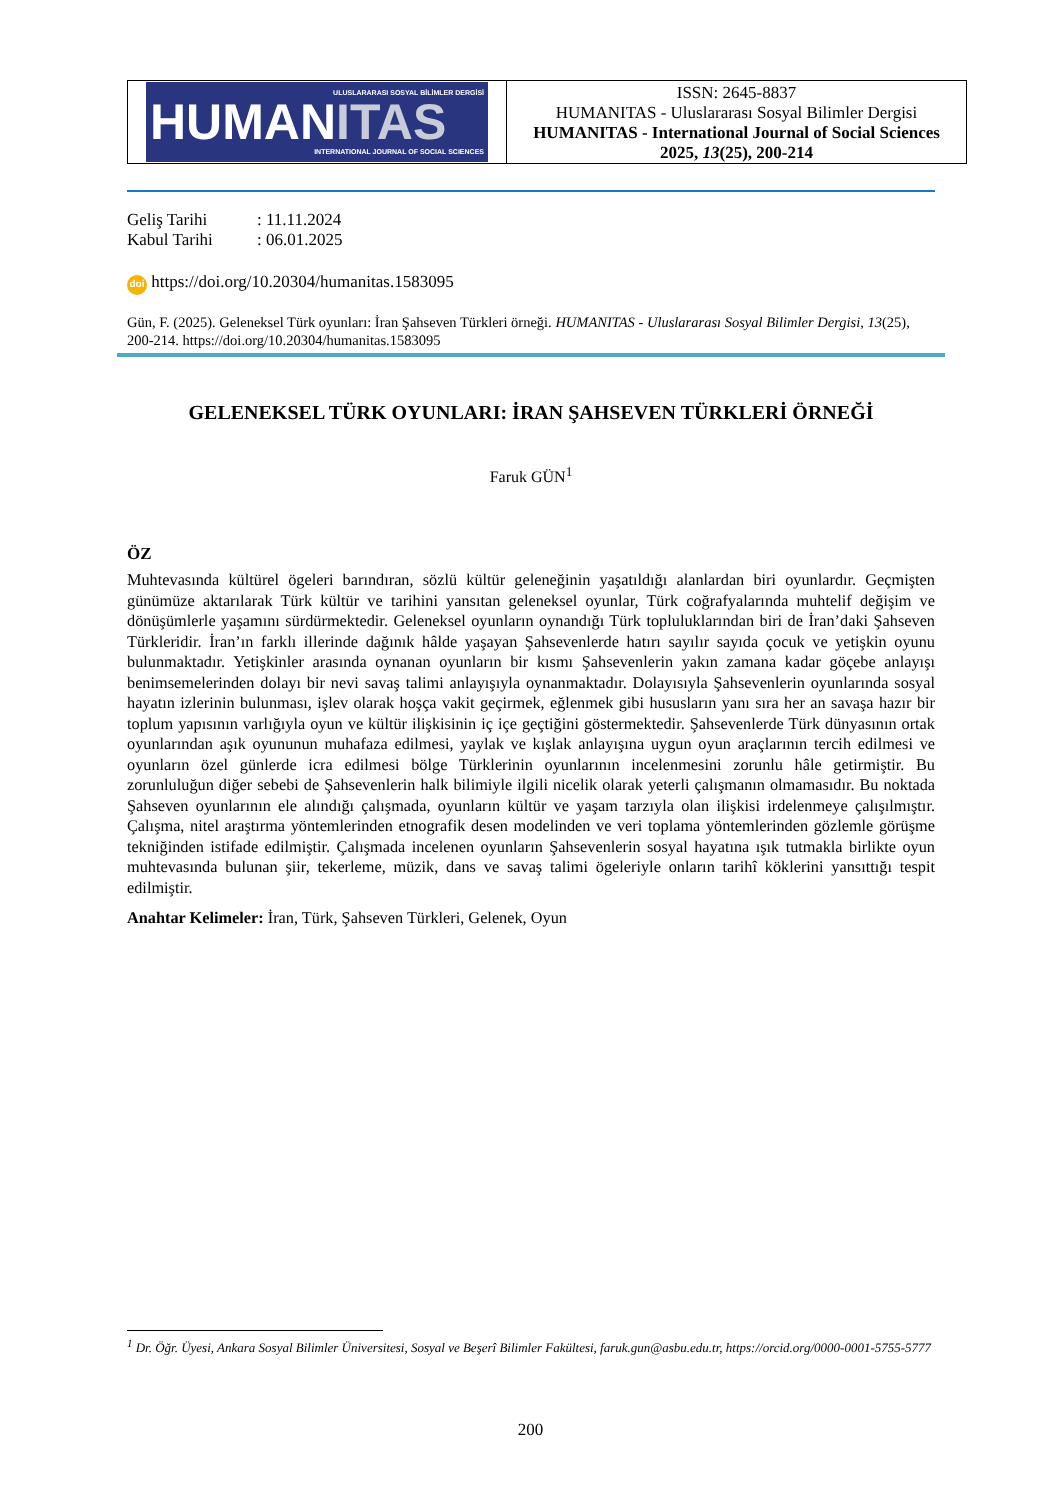ULUSLARARASI SOSYAL BİLİMLER DERGİSİ
HUMANITAS
INTERNATIONAL JOURNAL OF SOCIAL SCIENCES
ISSN: 2645-8837
HUMANITAS - Uluslararası Sosyal Bilimler Dergisi
HUMANITAS - International Journal of Social Sciences
2025, 13(25), 200-214
Geliş Tarihi: 11.11.2024
Kabul Tarihi: 06.01.2025
doi https://doi.org/10.20304/humanitas.1583095
Gün, F. (2025). Geleneksel Türk oyunları: İran Şahseven Türkleri örneği. HUMANITAS - Uluslararası Sosyal Bilimler Dergisi, 13(25), 200-214. https://doi.org/10.20304/humanitas.1583095
GELENEKSEL TÜRK OYUNLARI: İRAN ŞAHSEVEN TÜRKLERİ ÖRNEĞİ
Faruk GÜN<sup>1</sup>
ÖZ
Muhtevasında kültürel ögeleri barındıran, sözlü kültür geleneğinin yaşatıldığı alanlardan biri oyunlardır. Geçmişten günümüze aktarılarak Türk kültür ve tarihini yansıtan geleneksel oyunlar, Türk coğrafyalarında muhtelif değişim ve dönüşümlerle yaşamını sürdürmektedir. Geleneksel oyunların oynandığı Türk topluluklarından biri de İran’daki Şahseven Türkleridir. İran’ın farklı illerinde dağınık hâlde yaşayan Şahsevenlerde hatırı sayılır sayıda çocuk ve yetişkin oyunu bulunmaktadır. Yetişkinler arasında oynanan oyunların bir kısmı Şahsevenlerin yakın zamana kadar göçebe anlayışı benimsemelerinden dolayı bir nevi savaş talimi anlayışıyla oynanmaktadır. Dolayısıyla Şahsevenlerin oyunlarında sosyal hayatın izlerinin bulunması, işlev olarak hoşça vakit geçirmek, eğlenmek gibi hususların yanı sıra her an savaşa hazır bir toplum yapısının varlığıyla oyun ve kültür ilişkisinin iç içe geçtiğini göstermektedir. Şahsevenlerde Türk dünyasının ortak oyunlarından aşık oyununun muhafaza edilmesi, yaylak ve kışlak anlayışına uygun oyun araçlarının tercih edilmesi ve oyunların özel günlerde icra edilmesi bölge Türklerinin oyunlarının incelenmesini zorunlu hâle getirmiştir. Bu zorunluluğun diğer sebebi de Şahsevenlerin halk bilimiyle ilgili nicelik olarak yeterli çalışmanın olmamasıdır. Bu noktada Şahseven oyunlarının ele alındığı çalışmada, oyunların kültür ve yaşam tarzıyla olan ilişkisi irdelenmeye çalışılmıştır. Çalışma, nitel araştırma yöntemlerinden etnografik desen modelinden ve veri toplama yöntemlerinden gözlemle görüşme tekniğinden istifade edilmiştir. Çalışmada incelenen oyunların Şahsevenlerin sosyal hayatına ışık tutmakla birlikte oyun muhtevasında bulunan şiir, tekerleme, müzik, dans ve savaş talimi ögeleriyle onların tarihî köklerini yansıttığı tespit edilmiştir.
Anahtar Kelimeler: İran, Türk, Şahseven Türkleri, Gelenek, Oyun
<sup>1</sup> Dr. Öğr. Üyesi, Ankara Sosyal Bilimler Üniversitesi, Sosyal ve Beşerî Bilimler Fakültesi, faruk.gun@asbu.edu.tr, https://orcid.org/0000-0001-5755-5777
200